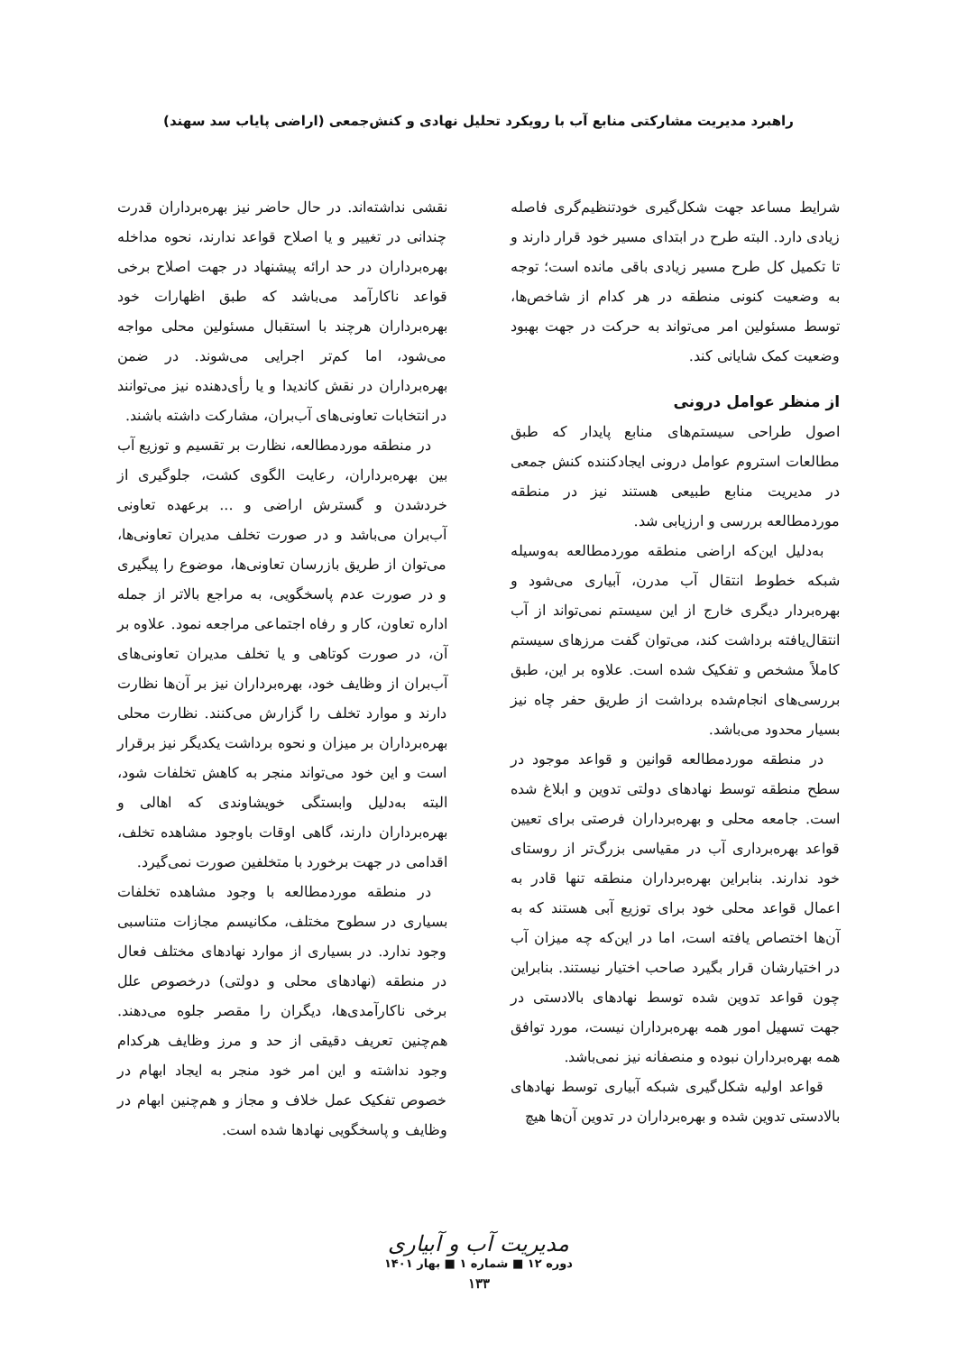راهبرد مدیریت مشارکتی منابع آب با رویکرد تحلیل نهادی و کنش‌جمعی (اراضی پایاب سد سهند)
شرایط مساعد جهت شکل‌گیری خودتنظیم‌گری فاصله زیادی دارد. البته طرح در ابتدای مسیر خود قرار دارند و تا تکمیل کل طرح مسیر زیادی باقی مانده است؛ توجه به وضعیت کنونی منطقه در هر کدام از شاخص‌ها، توسط مسئولین امر می‌تواند به حرکت در جهت بهبود وضعیت کمک شایانی کند.
از منظر عوامل درونی
اصول طراحی سیستم‌های منابع پایدار که طبق مطالعات استروم عوامل درونی ایجادکننده کنش جمعی در مدیریت منابع طبیعی هستند نیز در منطقه موردمطالعه بررسی و ارزیابی شد.
به‌دلیل این‌که اراضی منطقه موردمطالعه به‌وسیله شبکه خطوط انتقال آب مدرن، آبیاری می‌شود و بهره‌بردار دیگری خارج از این سیستم نمی‌تواند از آب انتقال‌یافته برداشت کند، می‌توان گفت مرزهای سیستم کاملاً مشخص و تفکیک شده است. علاوه بر این، طبق بررسی‌های انجام‌شده برداشت از طریق حفر چاه نیز بسیار محدود می‌باشد.
در منطقه موردمطالعه قوانین و قواعد موجود در سطح منطقه توسط نهادهای دولتی تدوین و ابلاغ شده است. جامعه محلی و بهره‌برداران فرصتی برای تعیین قواعد بهره‌برداری آب در مقیاسی بزرگ‌تر از روستای خود ندارند. بنابراین بهره‌برداران منطقه تنها قادر به اعمال قواعد محلی خود برای توزیع آبی هستند که به آن‌ها اختصاص یافته است، اما در این‌که چه میزان آب در اختیارشان قرار بگیرد صاحب اختیار نیستند. بنابراین چون قواعد تدوین شده توسط نهادهای بالادستی در جهت تسهیل امور همه بهره‌برداران نیست، مورد توافق همه بهره‌برداران نبوده و منصفانه نیز نمی‌باشد.
قواعد اولیه شکل‌گیری شبکه آبیاری توسط نهادهای بالادستی تدوین شده و بهره‌برداران در تدوین آن‌ها هیچ
نقشی نداشته‌اند. در حال حاضر نیز بهره‌برداران قدرت چندانی در تغییر و یا اصلاح قواعد ندارند، نحوه مداخله بهره‌برداران در حد ارائه پیشنهاد در جهت اصلاح برخی قواعد ناکارآمد می‌باشد که طبق اظهارات خود بهره‌برداران هرچند با استقبال مسئولین محلی مواجه می‌شود، اما کم‌تر اجرایی می‌شوند. در ضمن بهره‌برداران در نقش کاندیدا و یا رأی‌دهنده نیز می‌توانند در انتخابات تعاونی‌های آب‌بران، مشارکت داشته باشند.
در منطقه موردمطالعه، نظارت بر تقسیم و توزیع آب بین بهره‌برداران، رعایت الگوی کشت، جلوگیری از خردشدن و گسترش اراضی و ... برعهده تعاونی آب‌بران می‌باشد و در صورت تخلف مدیران تعاونی‌ها، می‌توان از طریق بازرسان تعاونی‌ها، موضوع را پیگیری و در صورت عدم پاسخگویی، به مراجع بالاتر از جمله اداره تعاون، کار و رفاه اجتماعی مراجعه نمود. علاوه بر آن، در صورت کوتاهی و یا تخلف مدیران تعاونی‌های آب‌بران از وظایف خود، بهره‌برداران نیز بر آن‌ها نظارت دارند و موارد تخلف را گزارش می‌کنند. نظارت محلی بهره‌برداران بر میزان و نحوه برداشت یکدیگر نیز برقرار است و این خود می‌تواند منجر به کاهش تخلفات شود، البته به‌دلیل وابستگی خویشاوندی که اهالی و بهره‌برداران دارند، گاهی اوقات باوجود مشاهده تخلف، اقدامی در جهت برخورد با متخلفین صورت نمی‌گیرد.
در منطقه موردمطالعه با وجود مشاهده تخلفات بسیاری در سطوح مختلف، مکانیسم مجازات متناسبی وجود ندارد. در بسیاری از موارد نهادهای مختلف فعال در منطقه (نهادهای محلی و دولتی) درخصوص علل برخی ناکارآمدی‌ها، دیگران را مقصر جلوه می‌دهند. هم‌چنین تعریف دقیقی از حد و مرز وظایف هرکدام وجود نداشته و این امر خود منجر به ایجاد ابهام در خصوص تفکیک عمل خلاف و مجاز و هم‌چنین ابهام در وظایف و پاسخگویی نهادها شده است.
مدیریت آب و آبیاری
دوره ۱۲ ■ شماره ۱ ■ بهار ۱۴۰۱
۱۳۳